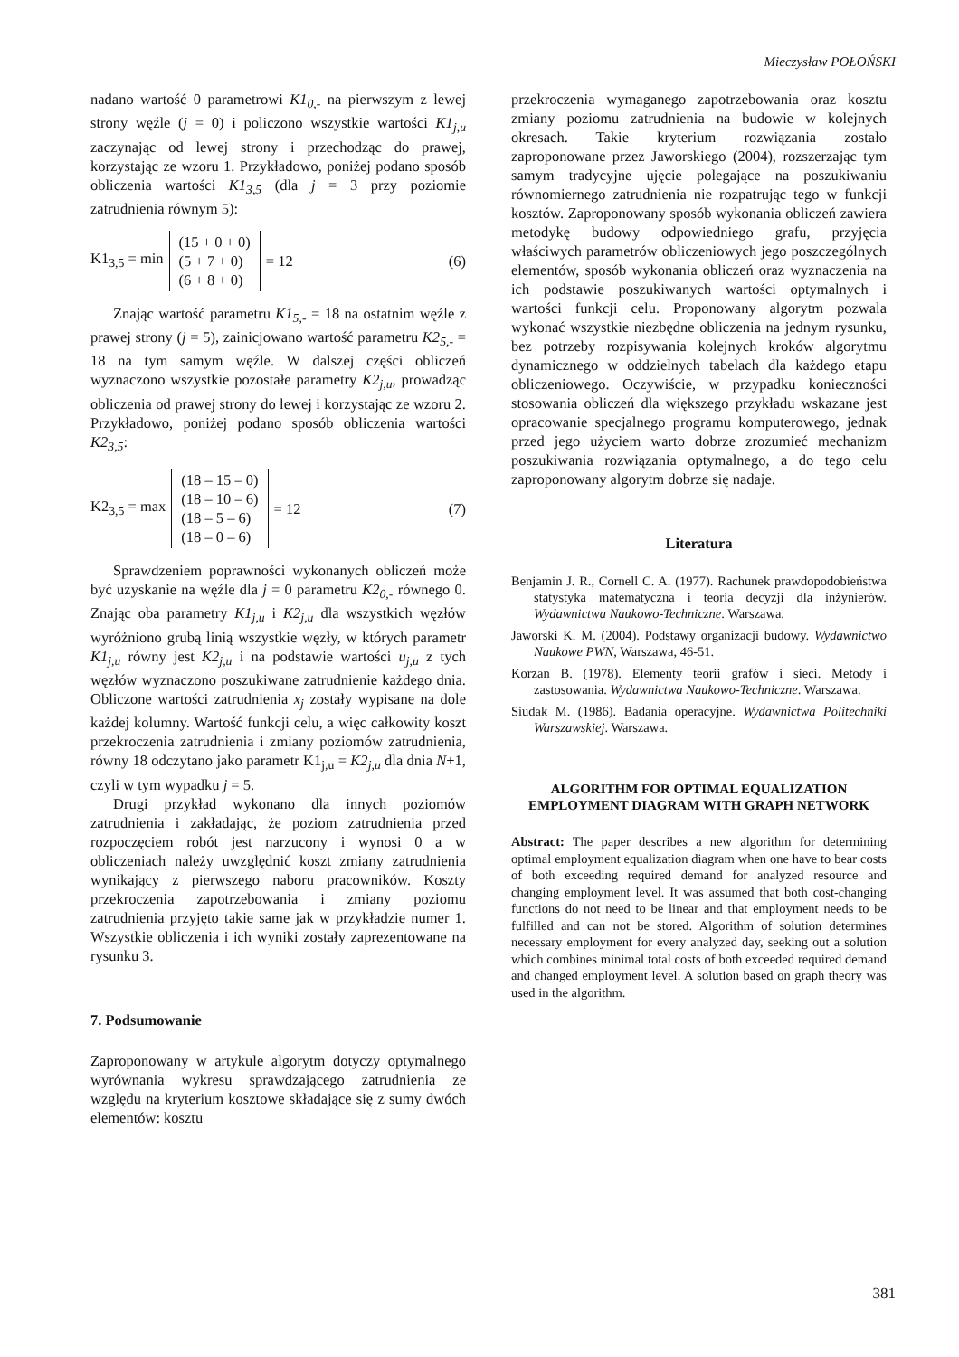Mieczysław POŁOŃSKI
nadano wartość 0 parametrowi K1<sub>0,-</sub> na pierwszym z lewej strony węźle (j = 0) i policzono wszystkie wartości K1<sub>j,u</sub> zaczynając od lewej strony i przechodząc do prawej, korzystając ze wzoru 1. Przykładowo, poniżej podano sposób obliczenia wartości K1<sub>3,5</sub> (dla j = 3 przy poziomie zatrudnienia równym 5):
K1<sub>3,5</sub> = min
(15 + 0 + 0)
(5 + 7 + 0)
(6 + 8 + 0)
= 12 (6)
Znając wartość parametru K1<sub>5,-</sub> = 18 na ostatnim węźle z prawej strony (j = 5), zainicjowano wartość parametru K2<sub>5,-</sub> = 18 na tym samym węźle. W dalszej części obliczeń wyznaczono wszystkie pozostałe parametry K2<sub>j,u</sub>, prowadząc obliczenia od prawej strony do lewej i korzystając ze wzoru 2. Przykładowo, poniżej podano sposób obliczenia wartości K2<sub>3,5</sub>:
K2<sub>3,5</sub> = max
(18 – 15 – 0)
(18 – 10 – 6)
(18 – 5 – 6)
(18 – 0 – 6)
= 12 (7)
Sprawdzeniem poprawności wykonanych obliczeń może być uzyskanie na węźle dla j = 0 parametru K2<sub>0,-</sub> równego 0. Znając oba parametry K1<sub>j,u</sub> i K2<sub>j,u</sub> dla wszystkich węzłów wyróżniono grubą linią wszystkie węzły, w których parametr K1<sub>j,u</sub> równy jest K2<sub>j,u</sub> i na podstawie wartości u<sub>j,u</sub> z tych węzłów wyznaczono poszukiwane zatrudnienie każdego dnia. Obliczone wartości zatrudnienia x<sub>j</sub> zostały wypisane na dole każdej kolumny. Wartość funkcji celu, a więc całkowity koszt przekroczenia zatrudnienia i zmiany poziomów zatrudnienia, równy 18 odczytano jako parametr K1<sub>j,u</sub> = K2<sub>j,u</sub> dla dnia N+1, czyli w tym wypadku j = 5.
Drugi przykład wykonano dla innych poziomów zatrudnienia i zakładając, że poziom zatrudnienia przed rozpoczęciem robót jest narzucony i wynosi 0 a w obliczeniach należy uwzględnić koszt zmiany zatrudnienia wynikający z pierwszego naboru pracowników. Koszty przekroczenia zapotrzebowania i zmiany poziomu zatrudnienia przyjęto takie same jak w przykładzie numer 1. Wszystkie obliczenia i ich wyniki zostały zaprezentowane na rysunku 3.
7. Podsumowanie
Zaproponowany w artykule algorytm dotyczy optymalnego wyrównania wykresu sprawdzającego zatrudnienia ze względu na kryterium kosztowe składające się z sumy dwóch elementów: kosztu
przekroczenia wymaganego zapotrzebowania oraz kosztu zmiany poziomu zatrudnienia na budowie w kolejnych okresach. Takie kryterium rozwiązania zostało zaproponowane przez Jaworskiego (2004), rozszerzając tym samym tradycyjne ujęcie polegające na poszukiwaniu równomiernego zatrudnienia nie rozpatrując tego w funkcji kosztów. Zaproponowany sposób wykonania obliczeń zawiera metodykę budowy odpowiedniego grafu, przyjęcia właściwych parametrów obliczeniowych jego poszczególnych elementów, sposób wykonania obliczeń oraz wyznaczenia na ich podstawie poszukiwanych wartości optymalnych i wartości funkcji celu. Proponowany algorytm pozwala wykonać wszystkie niezbędne obliczenia na jednym rysunku, bez potrzeby rozpisywania kolejnych kroków algorytmu dynamicznego w oddzielnych tabelach dla każdego etapu obliczeniowego. Oczywiście, w przypadku konieczności stosowania obliczeń dla większego przykładu wskazane jest opracowanie specjalnego programu komputerowego, jednak przed jego użyciem warto dobrze zrozumieć mechanizm poszukiwania rozwiązania optymalnego, a do tego celu zaproponowany algorytm dobrze się nadaje.
Literatura
Benjamin J. R., Cornell C. A. (1977). Rachunek prawdopodobieństwa statystyka matematyczna i teoria decyzji dla inżynierów. Wydawnictwa Naukowo-Techniczne. Warszawa.
Jaworski K. M. (2004). Podstawy organizacji budowy. Wydawnictwo Naukowe PWN, Warszawa, 46-51.
Korzan B. (1978). Elementy teorii grafów i sieci. Metody i zastosowania. Wydawnictwa Naukowo-Techniczne. Warszawa.
Siudak M. (1986). Badania operacyjne. Wydawnictwa Politechniki Warszawskiej. Warszawa.
ALGORITHM FOR OPTIMAL EQUALIZATION
EMPLOYMENT DIAGRAM WITH GRAPH NETWORK
Abstract: The paper describes a new algorithm for determining optimal employment equalization diagram when one have to bear costs of both exceeding required demand for analyzed resource and changing employment level. It was assumed that both cost-changing functions do not need to be linear and that employment needs to be fulfilled and can not be stored. Algorithm of solution determines necessary employment for every analyzed day, seeking out a solution which combines minimal total costs of both exceeded required demand and changed employment level. A solution based on graph theory was used in the algorithm.
381